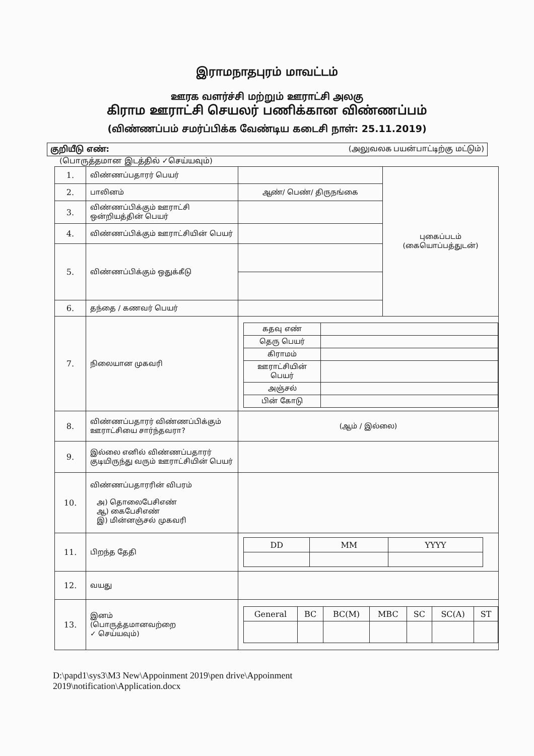இராமநாதபுரம் மாவட்டம்
ஊரக வளர்ச்சி மற்றும் ஊராட்சி அலகு
கிராம ஊராட்சி செயலர் பணிக்கான விண்ணப்பம்
(விண்ணப்பம் சமர்ப்பிக்க வேண்டிய கடைசி நாள்: 25.11.2019)
குறியீடு எண்: (அலுவலக பயன்பாட்டிற்கு மட்டும்)
(பொருத்தமான இடத்தில் ✓செய்யவும்)
| 1. | விண்ணப்பதாரர் பெயர் | | புகைப்படம் (கையொப்பத்துடன்) |
| 2. | பாலினம் | ஆண்/ பெண்/ திருநங்கை | |
| 3. | விண்ணப்பிக்கும் ஊராட்சி ஒன்றியத்தின் பெயர் | | |
| 4. | விண்ணப்பிக்கும் ஊராட்சியின் பெயர் | | |
| 5. | விண்ணப்பிக்கும் ஒதுக்கீடு | | |
| 6. | தந்தை / கணவர் பெயர் | | |
| 7. | நிலையான முகவரி | / கதவு எண் / / / தெரு பெயர் / / / கிராமம் / / / ஊராட்சியின் பெயர் / / / அஞ்சல் / / / பின் கோடு / / | |
| 8. | விண்ணப்பதாரர் விண்ணப்பிக்கும் ஊராட்சியை சார்ந்தவரா? | (ஆம் / இல்லை) | |
| 9. | இல்லை எனில் விண்ணப்பதாரர் குடியிருந்து வரும் ஊராட்சியின் பெயர் | | |
| 10. | விண்ணப்பதாரரின் விபரம் அ) தொலைபேசிஎண் ஆ) கைபேசிஎண் இ) மின்னஞ்சல் முகவரி | | |
| 11. | பிறந்த தேதி | / DD / MM / YYYY / | |
| 12. | வயது | | |
| 13. | இனம் (பொருத்தமானவற்றை ✓ செய்யவும்) | / General / BC / BC(M) / MBC / SC / SC(A) / ST / | |
D:\papd1\sys3\M3 New\Appoinment 2019\pen drive\Appoinment
2019\notification\Application.docx